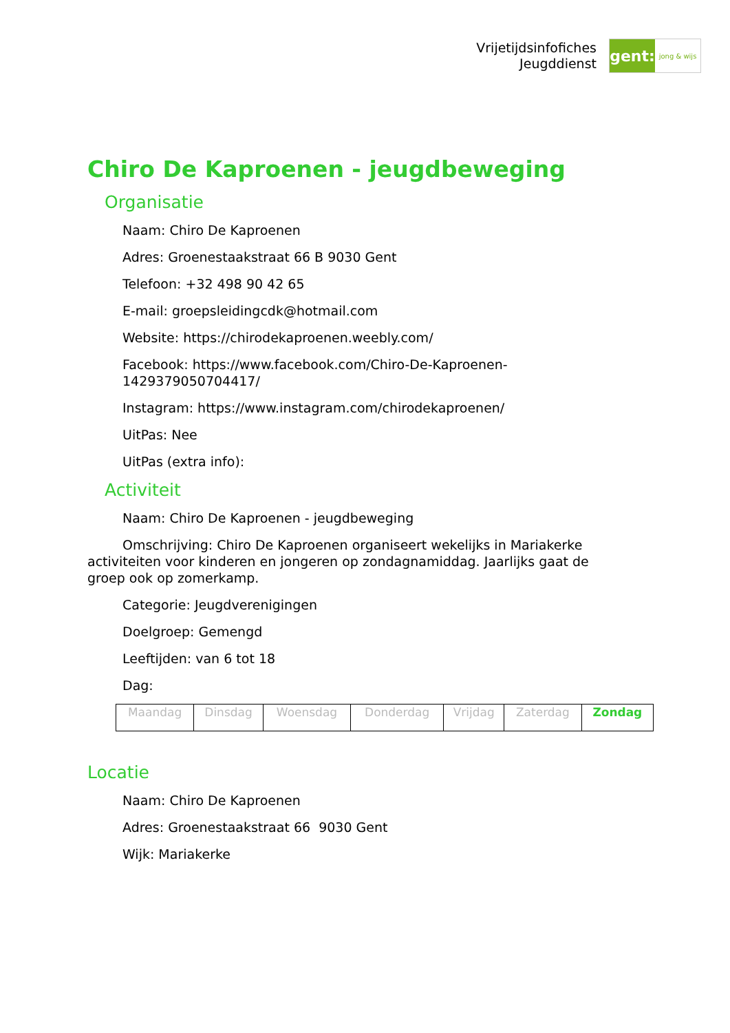Vrijetijdsinfofiches
Jeugddienst
gent:
jong & wijs
Chiro De Kaproenen - jeugdbeweging
Organisatie
Naam: Chiro De Kaproenen
Adres: Groenestaakstraat 66 B 9030 Gent
Telefoon: +32 498 90 42 65
E-mail: groepsleidingcdk@hotmail.com
Website: https://chirodekaproenen.weebly.com/
Facebook: https://www.facebook.com/Chiro-De-Kaproenen-1429379050704417/
Instagram: https://www.instagram.com/chirodekaproenen/
UitPas: Nee
UitPas (extra info):
Activiteit
Naam: Chiro De Kaproenen - jeugdbeweging
Omschrijving: Chiro De Kaproenen organiseert wekelijks in Mariakerke activiteiten voor kinderen en jongeren op zondagnamiddag. Jaarlijks gaat de groep ook op zomerkamp.
Categorie: Jeugdverenigingen
Doelgroep: Gemengd
Leeftijden: van 6 tot 18
Dag:
| Maandag | Dinsdag | Woensdag | Donderdag | Vrijdag | Zaterdag | Zondag |
Locatie
Naam: Chiro De Kaproenen
Adres: Groenestaakstraat 66 9030 Gent
Wijk: Mariakerke